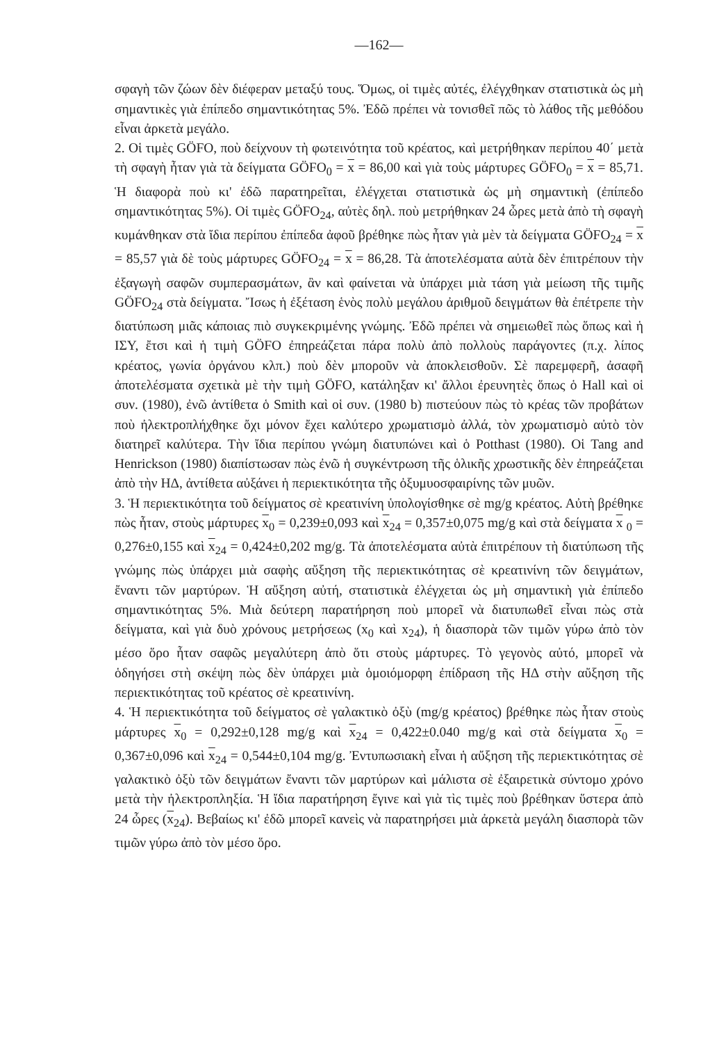—162—
σφαγὴ τῶν ζώων δὲν διέφεραν μεταξύ τους. Ὅμως, οἱ τιμὲς αὐτές, ἐλέγχθηκαν στατιστικὰ ὡς μὴ σημαντικὲς γιὰ ἐπίπεδο σημαντικότητας 5%. Ἐδῶ πρέπει νὰ τονισθεῖ πῶς τὸ λάθος τῆς μεθόδου εἶναι ἀρκετὰ μεγάλο.
2. Οἱ τιμὲς GÖFO, ποὺ δείχνουν τὴ φωτεινότητα τοῦ κρέατος, καὶ μετρήθηκαν περίπου 40΄ μετὰ τὴ σφαγὴ ἦταν γιὰ τὰ δείγματα GÖFO<sub>0</sub> = x = 86,00 καὶ γιὰ τοὺς μάρτυρες GÖFO<sub>0</sub> = x = 85,71. Ἡ διαφορὰ ποὺ κι' ἐδῶ παρατηρεῖται, ἐλέγχεται στατιστικὰ ὡς μὴ σημαντικὴ (ἐπίπεδο σημαντικότητας 5%). Οἱ τιμὲς GÖFO<sub>24</sub>, αὐτὲς δηλ. ποὺ μετρήθηκαν 24 ὧρες μετὰ ἀπὸ τὴ σφαγὴ κυμάνθηκαν στὰ ἴδια περίπου ἐπίπεδα ἀφοῦ βρέθηκε πὼς ἦταν γιὰ μὲν τὰ δείγματα GÖFO<sub>24</sub> = x = 85,57 γιὰ δὲ τοὺς μάρτυρες GÖFO<sub>24</sub> = x = 86,28. Τὰ ἀποτελέσματα αὐτὰ δὲν ἐπιτρέπουν τὴν ἐξαγωγὴ σαφῶν συμπερασμάτων, ἂν καὶ φαίνεται νὰ ὑπάρχει μιὰ τάση γιὰ μείωση τῆς τιμῆς GÖFO<sub>24</sub> στὰ δείγματα. Ἴσως ἡ ἐξέταση ἑνὸς πολὺ μεγάλου ἀριθμοῦ δειγμάτων θὰ ἐπέτρεπε τὴν διατύπωση μιᾶς κάποιας πιὸ συγκεκριμένης γνώμης. Ἐδῶ πρέπει νὰ σημειωθεῖ πὼς ὅπως καὶ ἡ ΙΣΥ, ἔτσι καὶ ἡ τιμὴ GÖFO ἐπηρεάζεται πάρα πολὺ ἀπὸ πολλοὺς παράγοντες (π.χ. λίπος κρέατος, γωνία ὀργάνου κλπ.) ποὺ δὲν μποροῦν νὰ ἀποκλεισθοῦν. Σὲ παρεμφερῆ, ἀσαφῆ ἀποτελέσματα σχετικὰ μὲ τὴν τιμὴ GÖFO, κατάληξαν κι' ἄλλοι ἐρευνητὲς ὅπως ὁ Hall καὶ οἱ συν. (1980), ἐνῶ ἀντίθετα ὁ Smith καὶ οἱ συν. (1980 b) πιστεύουν πὼς τὸ κρέας τῶν προβάτων ποὺ ἠλεκτροπλήχθηκε ὄχι μόνον ἔχει καλύτερο χρωματισμὸ ἀλλά, τὸν χρωματισμὸ αὐτὸ τὸν διατηρεῖ καλύτερα. Τὴν ἴδια περίπου γνώμη διατυπώνει καὶ ὁ Potthast (1980). Οἱ Tang and Henrickson (1980) διαπίστωσαν πὼς ἐνῶ ἡ συγκέντρωση τῆς ὁλικῆς χρωστικῆς δὲν ἐπηρεάζεται ἀπὸ τὴν ΗΔ, ἀντίθετα αὐξάνει ἡ περιεκτικότητα τῆς ὀξυμυοσφαιρίνης τῶν μυῶν.
3. Ἡ περιεκτικότητα τοῦ δείγματος σὲ κρεατινίνη ὑπολογίσθηκε σὲ mg/g κρέατος. Αὐτὴ βρέθηκε πὼς ἦταν, στοὺς μάρτυρες x<sub>0</sub> = 0,239±0,093 καὶ x<sub>24</sub> = 0,357±0,075 mg/g καὶ στὰ δείγματα x <sub>0</sub> = 0,276±0,155 καὶ x<sub>24</sub> = 0,424±0,202 mg/g. Τὰ ἀποτελέσματα αὐτὰ ἐπιτρέπουν τὴ διατύπωση τῆς γνώμης πὼς ὑπάρχει μιὰ σαφὴς αὔξηση τῆς περιεκτικότητας σὲ κρεατινίνη τῶν δειγμάτων, ἔναντι τῶν μαρτύρων. Ἡ αὔξηση αὐτή, στατιστικὰ ἐλέγχεται ὡς μὴ σημαντικὴ γιὰ ἐπίπεδο σημαντικότητας 5%. Μιὰ δεύτερη παρατήρηση ποὺ μπορεῖ νὰ διατυπωθεῖ εἶναι πὼς στὰ δείγματα, καὶ γιὰ δυὸ χρόνους μετρήσεως (x<sub>0</sub> καὶ x<sub>24</sub>), ἡ διασπορὰ τῶν τιμῶν γύρω ἀπὸ τὸν μέσο ὅρο ἦταν σαφῶς μεγαλύτερη ἀπὸ ὅτι στοὺς μάρτυρες. Τὸ γεγονὸς αὐτό, μπορεῖ νὰ ὁδηγήσει στὴ σκέψη πὼς δὲν ὑπάρχει μιὰ ὁμοιόμορφη ἐπίδραση τῆς ΗΔ στὴν αὔξηση τῆς περιεκτικότητας τοῦ κρέατος σὲ κρεατινίνη.
4. Ἡ περιεκτικότητα τοῦ δείγματος σὲ γαλακτικὸ ὀξὺ (mg/g κρέατος) βρέθηκε πὼς ἦταν στοὺς μάρτυρες x<sub>0</sub> = 0,292±0,128 mg/g καὶ x<sub>24</sub> = 0,422±0.040 mg/g καὶ στὰ δείγματα x<sub>0</sub> = 0,367±0,096 καὶ x<sub>24</sub> = 0,544±0,104 mg/g. Ἐντυπωσιακὴ εἶναι ἡ αὔξηση τῆς περιεκτικότητας σὲ γαλακτικὸ ὀξὺ τῶν δειγμάτων ἔναντι τῶν μαρτύρων καὶ μάλιστα σὲ ἐξαιρετικὰ σύντομο χρόνο μετὰ τὴν ἠλεκτροπληξία. Ἡ ἴδια παρατήρηση ἔγινε καὶ γιὰ τὶς τιμὲς ποὺ βρέθηκαν ὕστερα ἀπὸ 24 ὧρες (x<sub>24</sub>). Βεβαίως κι' ἐδῶ μπορεῖ κανεὶς νὰ παρατηρήσει μιὰ ἀρκετὰ μεγάλη διασπορὰ τῶν τιμῶν γύρω ἀπὸ τὸν μέσο ὅρο.